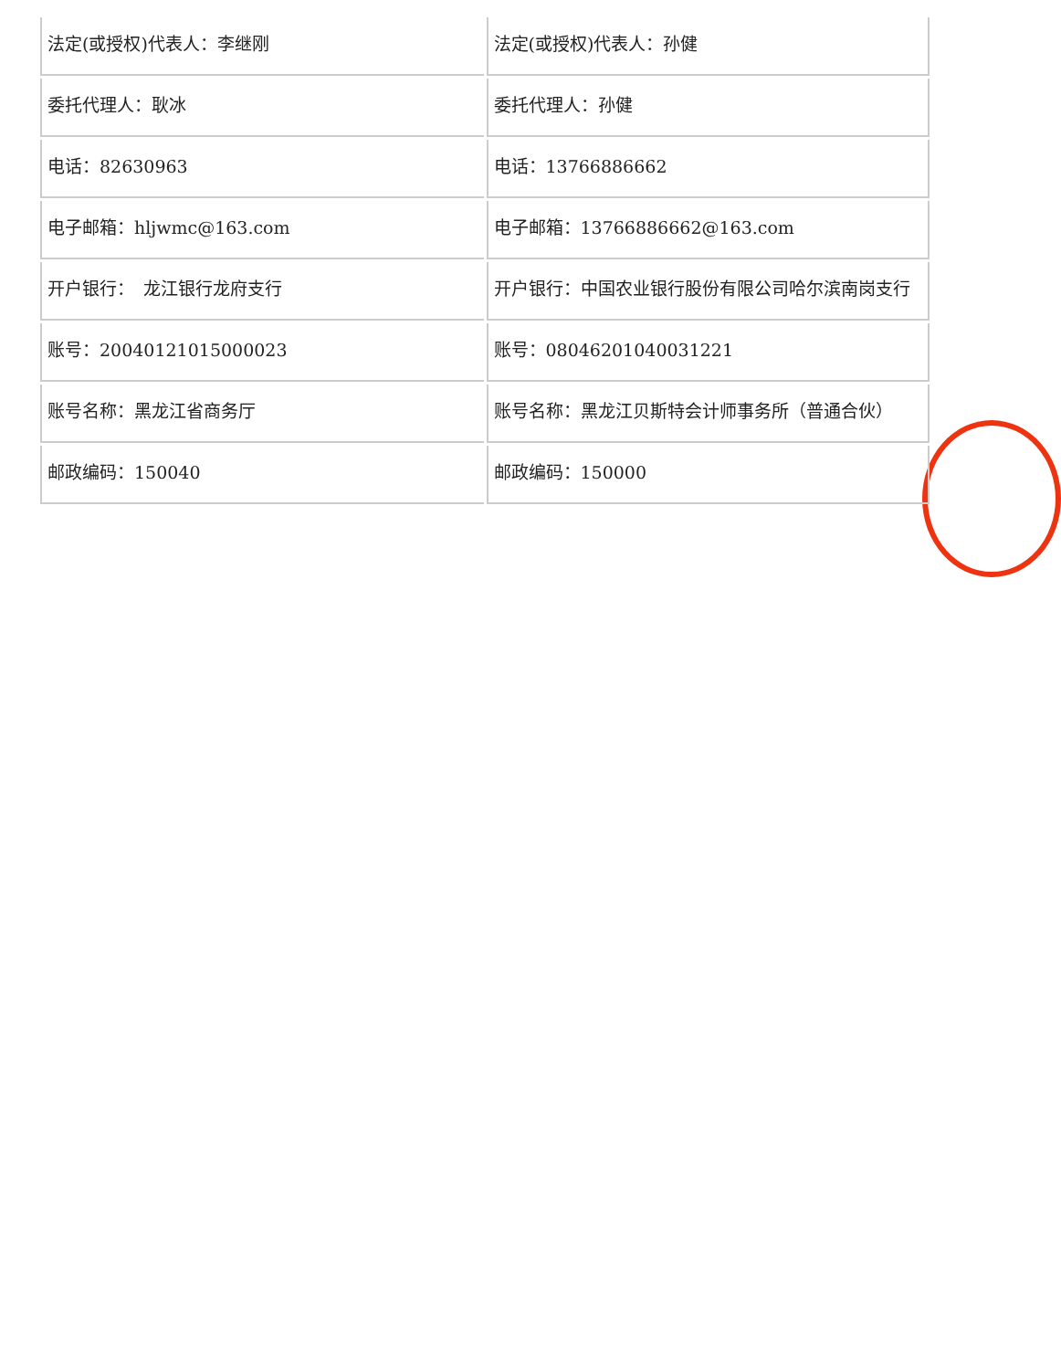| 法定(或授权)代表人：李继刚 | 法定(或授权)代表人：孙健 |
| 委托代理人：耿冰 | 委托代理人：孙健 |
| 电话：82630963 | 电话：13766886662 |
| 电子邮箱：hljwmc@163.com | 电子邮箱：13766886662@163.com |
| 开户银行： 龙江银行龙府支行 | 开户银行：中国农业银行股份有限公司哈尔滨南岗支行 |
| 账号：20040121015000023 | 账号：08046201040031221 |
| 账号名称：黑龙江省商务厅 | 账号名称：黑龙江贝斯特会计师事务所（普通合伙） |
| 邮政编码：150040 | 邮政编码：150000 |